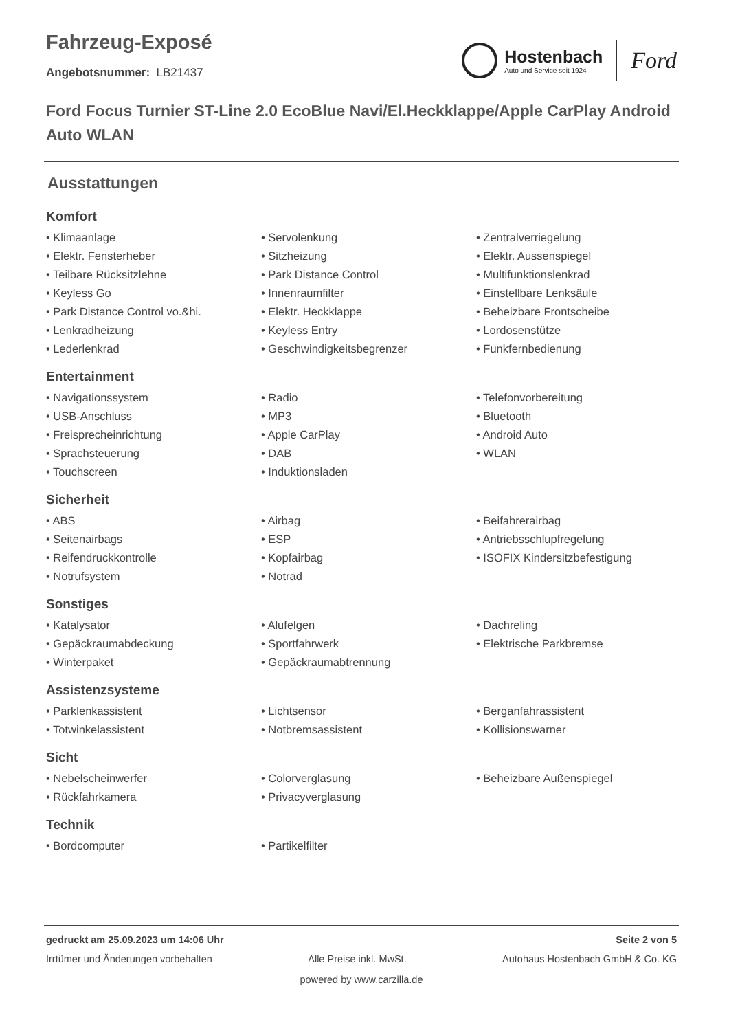Hostenbach
Auto und Service seit 1924
Ford
Fahrzeug-Exposé
Angebotsnummer: LB21437
Ford Focus Turnier ST-Line 2.0 EcoBlue Navi/El.Heckklappe/Apple CarPlay Android Auto WLAN
Ausstattungen
Komfort
• Klimaanlage
• Servolenkung
• Zentralverriegelung
• Elektr. Fensterheber
• Sitzheizung
• Elektr. Aussenspiegel
• Teilbare Rücksitzlehne
• Park Distance Control
• Multifunktionslenkrad
• Keyless Go
• Innenraumfilter
• Einstellbare Lenksäule
• Park Distance Control vo.&hi.
• Elektr. Heckklappe
• Beheizbare Frontscheibe
• Lenkradheizung
• Keyless Entry
• Lordosenstütze
• Lederlenkrad
• Geschwindigkeitsbegrenzer
• Funkfernbedienung
Entertainment
• Navigationssystem
• Radio
• Telefonvorbereitung
• USB-Anschluss
• MP3
• Bluetooth
• Freisprecheinrichtung
• Apple CarPlay
• Android Auto
• Sprachsteuerung
• DAB
• WLAN
• Touchscreen
• Induktionsladen
Sicherheit
• ABS
• Airbag
• Beifahrerairbag
• Seitenairbags
• ESP
• Antriebsschlupfregelung
• Reifendruckkontrolle
• Kopfairbag
• ISOFIX Kindersitzbefestigung
• Notrufsystem
• Notrad
Sonstiges
• Katalysator
• Alufelgen
• Dachreling
• Gepäckraumabdeckung
• Sportfahrwerk
• Elektrische Parkbremse
• Winterpaket
• Gepäckraumabtrennung
Assistenzsysteme
• Parklenkassistent
• Lichtsensor
• Berganfahrassistent
• Totwinkelassistent
• Notbremsassistent
• Kollisionswarner
Sicht
• Nebelscheinwerfer
• Colorverglasung
• Beheizbare Außenspiegel
• Rückfahrkamera
• Privacyverglasung
Technik
• Bordcomputer
• Partikelfilter
gedruckt am 25.09.2023 um 14:06 Uhr Seite 2 von 5
Irrtümer und Änderungen vorbehalten Alle Preise inkl. MwSt. Autohaus Hostenbach GmbH & Co. KG
powered by www.carzilla.de